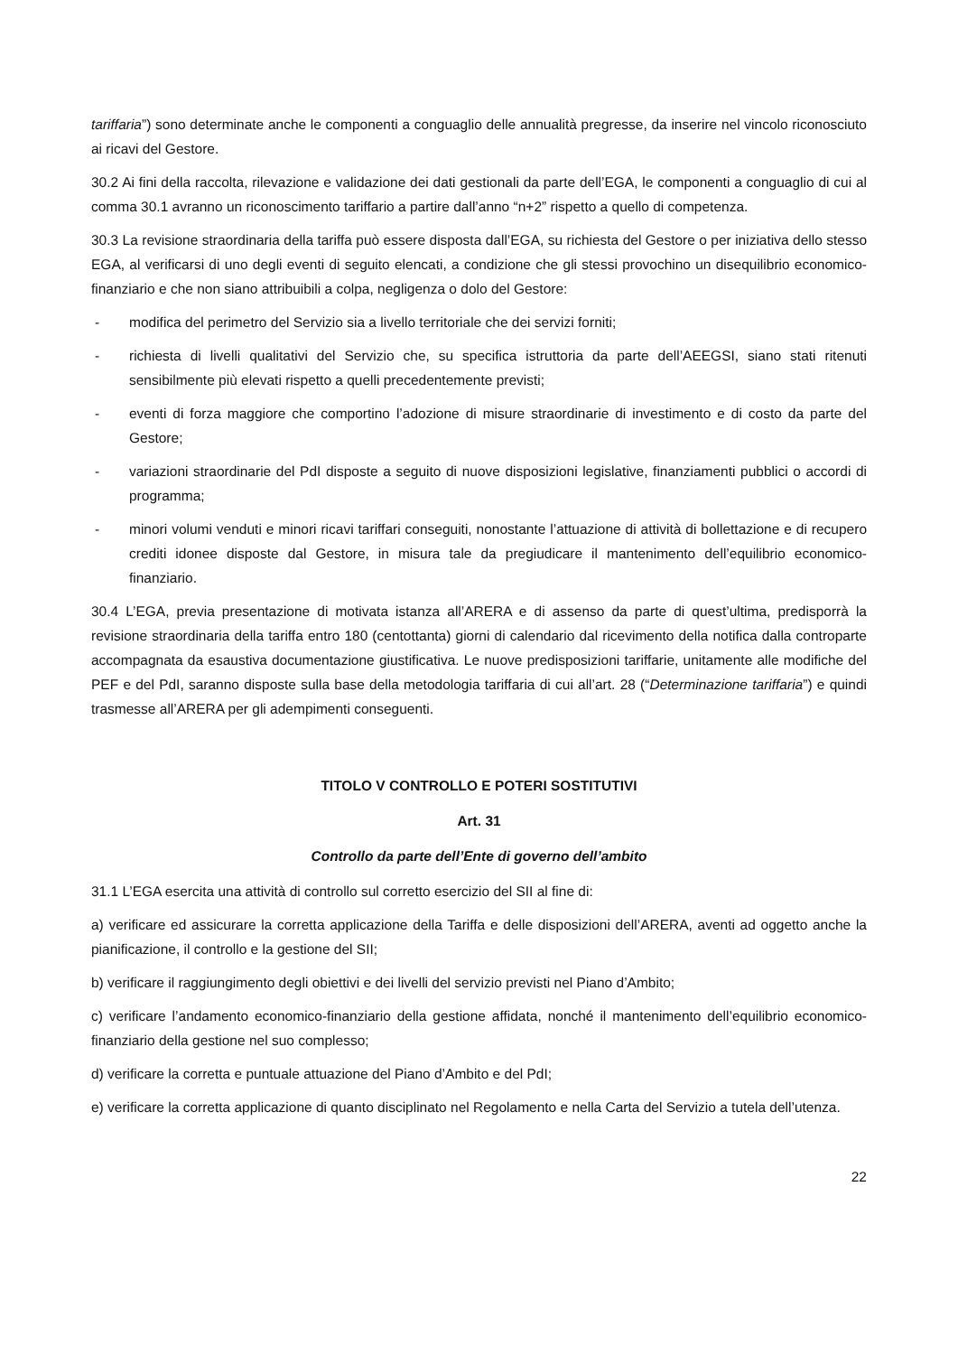tariffaria”) sono determinate anche le componenti a conguaglio delle annualità pregresse, da inserire nel vincolo riconosciuto ai ricavi del Gestore.
30.2 Ai fini della raccolta, rilevazione e validazione dei dati gestionali da parte dell’EGA, le componenti a conguaglio di cui al comma 30.1 avranno un riconoscimento tariffario a partire dall’anno “n+2” rispetto a quello di competenza.
30.3 La revisione straordinaria della tariffa può essere disposta dall’EGA, su richiesta del Gestore o per iniziativa dello stesso EGA, al verificarsi di uno degli eventi di seguito elencati, a condizione che gli stessi provochino un disequilibrio economico-finanziario e che non siano attribuibili a colpa, negligenza o dolo del Gestore:
- modifica del perimetro del Servizio sia a livello territoriale che dei servizi forniti;
- richiesta di livelli qualitativi del Servizio che, su specifica istruttoria da parte dell’AEEGSI, siano stati ritenuti sensibilmente più elevati rispetto a quelli precedentemente previsti;
- eventi di forza maggiore che comportino l’adozione di misure straordinarie di investimento e di costo da parte del Gestore;
- variazioni straordinarie del PdI disposte a seguito di nuove disposizioni legislative, finanziamenti pubblici o accordi di programma;
- minori volumi venduti e minori ricavi tariffari conseguiti, nonostante l’attuazione di attività di bollettazione e di recupero crediti idonee disposte dal Gestore, in misura tale da pregiudicare il mantenimento dell’equilibrio economico-finanziario.
30.4 L’EGA, previa presentazione di motivata istanza all’ARERA e di assenso da parte di quest’ultima, predisporrà la revisione straordinaria della tariffa entro 180 (centottanta) giorni di calendario dal ricevimento della notifica dalla controparte accompagnata da esaustiva documentazione giustificativa. Le nuove predisposizioni tariffarie, unitamente alle modifiche del PEF e del PdI, saranno disposte sulla base della metodologia tariffaria di cui all’art. 28 (“Determinazione tariffaria”) e quindi trasmesse all’ARERA per gli adempimenti conseguenti.
TITOLO V CONTROLLO E POTERI SOSTITUTIVI
Art. 31
Controllo da parte dell’Ente di governo dell’ambito
31.1 L’EGA esercita una attività di controllo sul corretto esercizio del SII al fine di:
a) verificare ed assicurare la corretta applicazione della Tariffa e delle disposizioni dell’ARERA, aventi ad oggetto anche la pianificazione, il controllo e la gestione del SII;
b) verificare il raggiungimento degli obiettivi e dei livelli del servizio previsti nel Piano d’Ambito;
c) verificare l’andamento economico-finanziario della gestione affidata, nonché il mantenimento dell’equilibrio economico-finanziario della gestione nel suo complesso;
d) verificare la corretta e puntuale attuazione del Piano d’Ambito e del PdI;
e) verificare la corretta applicazione di quanto disciplinato nel Regolamento e nella Carta del Servizio a tutela dell’utenza.
22